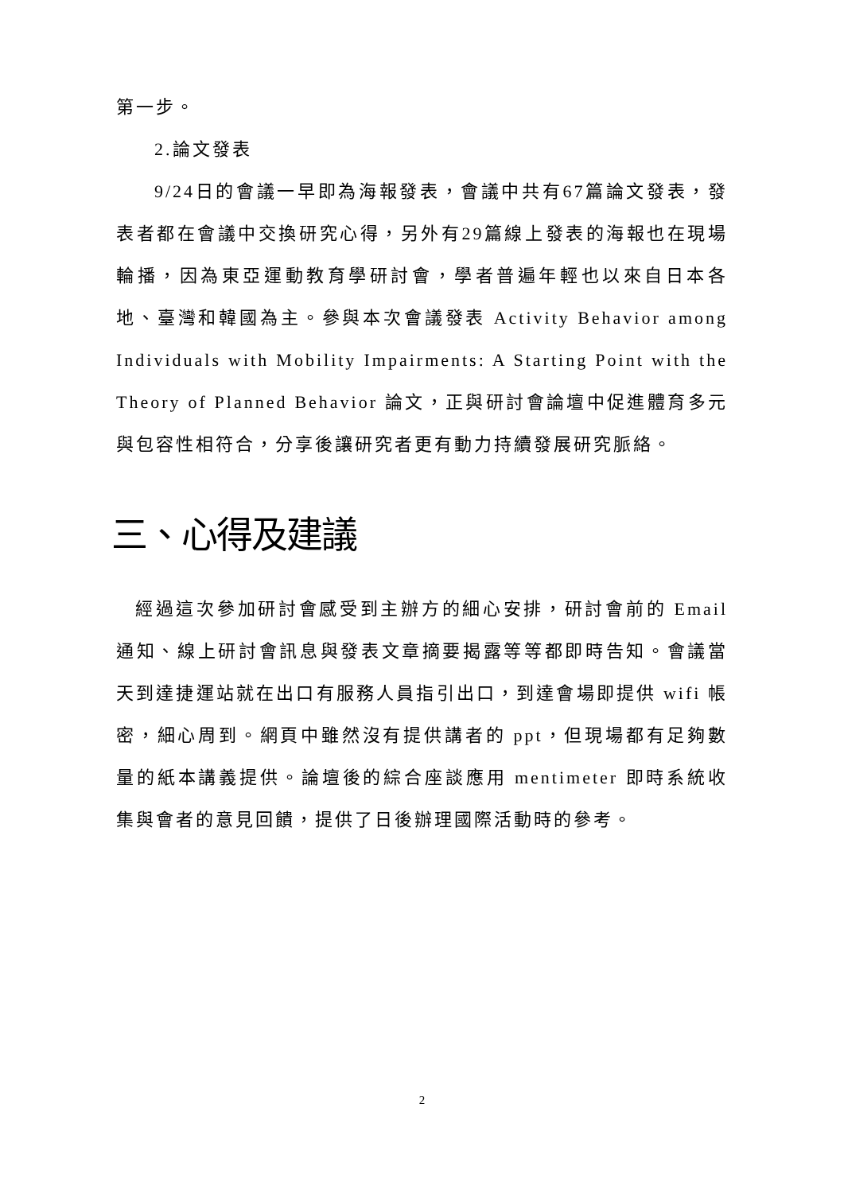第一步。
2.論文發表
9/24日的會議一早即為海報發表，會議中共有67篇論文發表，發表者都在會議中交換研究心得，另外有29篇線上發表的海報也在現場輪播，因為東亞運動教育學研討會，學者普遍年輕也以來自日本各地、臺灣和韓國為主。參與本次會議發表 Activity Behavior among Individuals with Mobility Impairments: A Starting Point with the Theory of Planned Behavior 論文，正與研討會論壇中促進體育多元與包容性相符合，分享後讓研究者更有動力持續發展研究脈絡。
三、心得及建議
經過這次參加研討會感受到主辦方的細心安排，研討會前的 Email 通知、線上研討會訊息與發表文章摘要揭露等等都即時告知。會議當天到達捷運站就在出口有服務人員指引出口，到達會場即提供 wifi 帳密，細心周到。網頁中雖然沒有提供講者的 ppt，但現場都有足夠數量的紙本講義提供。論壇後的綜合座談應用 mentimeter 即時系統收集與會者的意見回饋，提供了日後辦理國際活動時的參考。
2